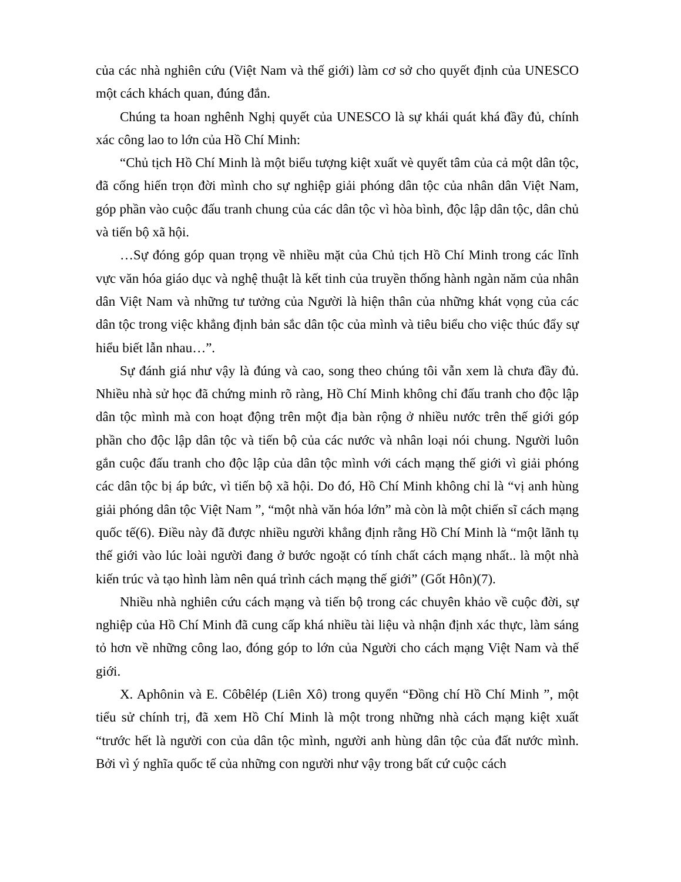của các nhà nghiên cứu (Việt Nam và thế giới) làm cơ sở cho quyết định của UNESCO một cách khách quan, đúng đắn.
Chúng ta hoan nghênh Nghị quyết của UNESCO là sự khái quát khá đầy đủ, chính xác công lao to lớn của Hồ Chí Minh:
“Chủ tịch Hồ Chí Minh là một biểu tượng kiệt xuất vè quyết tâm của cả một dân tộc, đã cống hiến trọn đời mình cho sự nghiệp giải phóng dân tộc của nhân dân Việt Nam, góp phần vào cuộc đấu tranh chung của các dân tộc vì hòa bình, độc lập dân tộc, dân chủ và tiến bộ xã hội.
…Sự đóng góp quan trọng về nhiều mặt của Chủ tịch Hồ Chí Minh trong các lĩnh vực văn hóa giáo dục và nghệ thuật là kết tinh của truyền thống hành ngàn năm của nhân dân Việt Nam và những tư tưởng của Người là hiện thân của những khát vọng của các dân tộc trong việc khẳng định bản sắc dân tộc của mình và tiêu biểu cho việc thúc đẩy sự hiểu biết lẫn nhau…”.
Sự đánh giá như vậy là đúng và cao, song theo chúng tôi vẫn xem là chưa đầy đủ. Nhiều nhà sử học đã chứng minh rõ ràng, Hồ Chí Minh không chỉ đấu tranh cho độc lập dân tộc mình mà con hoạt động trên một địa bàn rộng ở nhiều nước trên thế giới góp phần cho độc lập dân tộc và tiến bộ của các nước và nhân loại nói chung. Người luôn gắn cuộc đấu tranh cho độc lập của dân tộc mình với cách mạng thế giới vì giải phóng các dân tộc bị áp bức, vì tiến bộ xã hội. Do đó, Hồ Chí Minh không chỉ là “vị anh hùng giải phóng dân tộc Việt Nam ”, “một nhà văn hóa lớn” mà còn là một chiến sĩ cách mạng quốc tế(6). Điều này đã được nhiều người khẳng định rằng Hồ Chí Minh là “một lãnh tụ thế giới vào lúc loài người đang ở bước ngoặt có tính chất cách mạng nhất.. là một nhà kiến trúc và tạo hình làm nên quá trình cách mạng thế giới” (Gốt Hôn)(7).
Nhiều nhà nghiên cứu cách mạng và tiến bộ trong các chuyên khảo về cuộc đời, sự nghiệp của Hồ Chí Minh đã cung cấp khá nhiều tài liệu và nhận định xác thực, làm sáng tỏ hơn về những công lao, đóng góp to lớn của Người cho cách mạng Việt Nam và thế giới.
X. Aphônin và E. Côbêlép (Liên Xô) trong quyển “Đồng chí Hồ Chí Minh ”, một tiểu sử chính trị, đã xem Hồ Chí Minh là một trong những nhà cách mạng kiệt xuất “trước hết là người con của dân tộc mình, người anh hùng dân tộc của đất nước mình. Bởi vì ý nghĩa quốc tế của những con người như vậy trong bất cứ cuộc cách